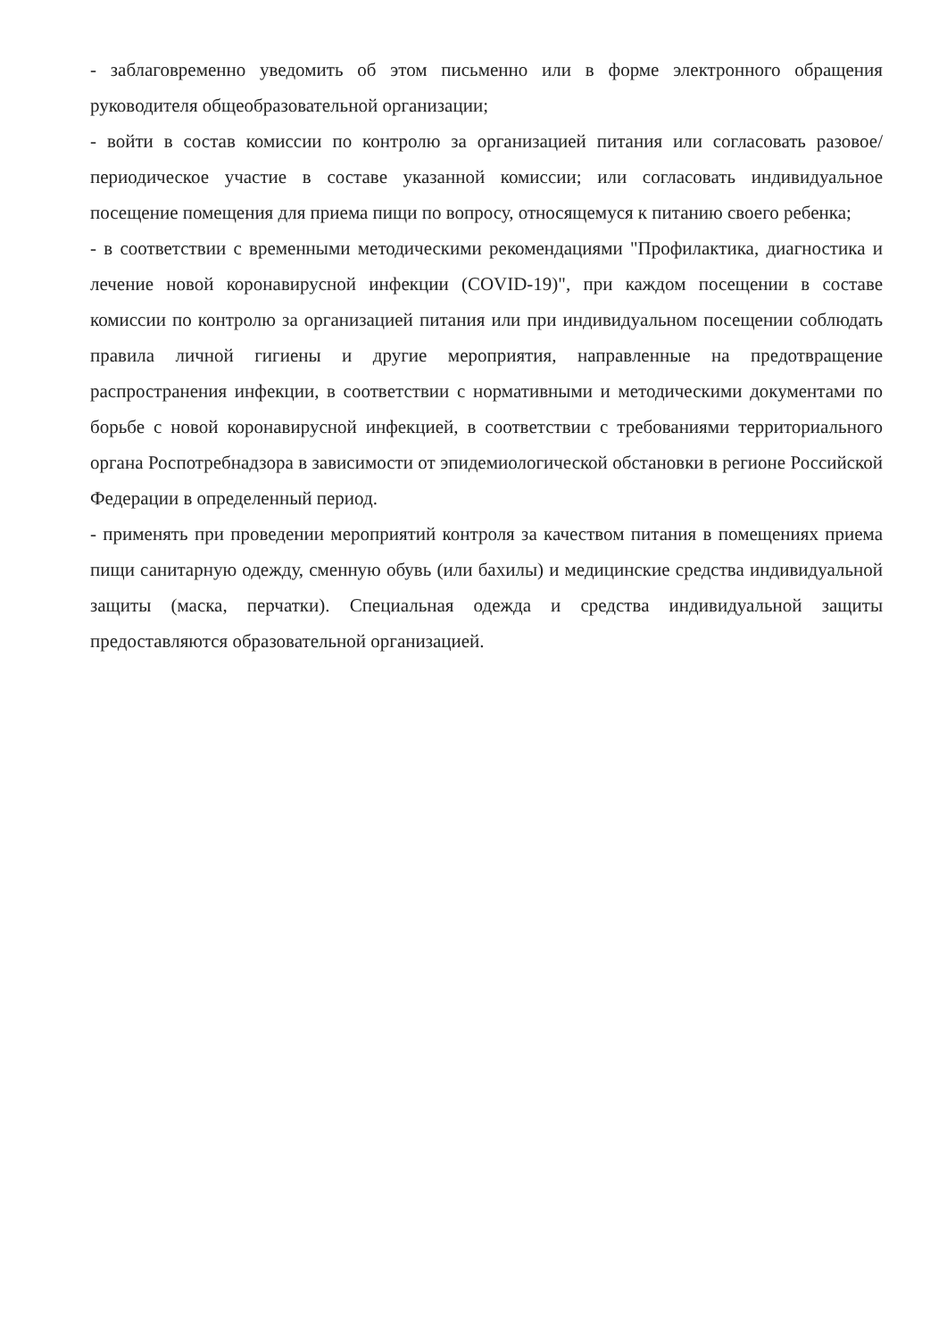- заблаговременно уведомить об этом письменно или в форме электронного обращения руководителя общеобразовательной организации;
- войти в состав комиссии по контролю за организацией питания или согласовать разовое/периодическое участие в составе указанной комиссии; или согласовать индивидуальное посещение помещения для приема пищи по вопросу, относящемуся к питанию своего ребенка;
- в соответствии с временными методическими рекомендациями "Профилактика, диагностика и лечение новой коронавирусной инфекции (COVID-19)", при каждом посещении в составе комиссии по контролю за организацией питания или при индивидуальном посещении соблюдать правила личной гигиены и другие мероприятия, направленные на предотвращение распространения инфекции, в соответствии с нормативными и методическими документами по борьбе с новой коронавирусной инфекцией, в соответствии с требованиями территориального органа Роспотребнадзора в зависимости от эпидемиологической обстановки в регионе Российской Федерации в определенный период.
- применять при проведении мероприятий контроля за качеством питания в помещениях приема пищи санитарную одежду, сменную обувь (или бахилы) и медицинские средства индивидуальной защиты (маска, перчатки). Специальная одежда и средства индивидуальной защиты предоставляются образовательной организацией.